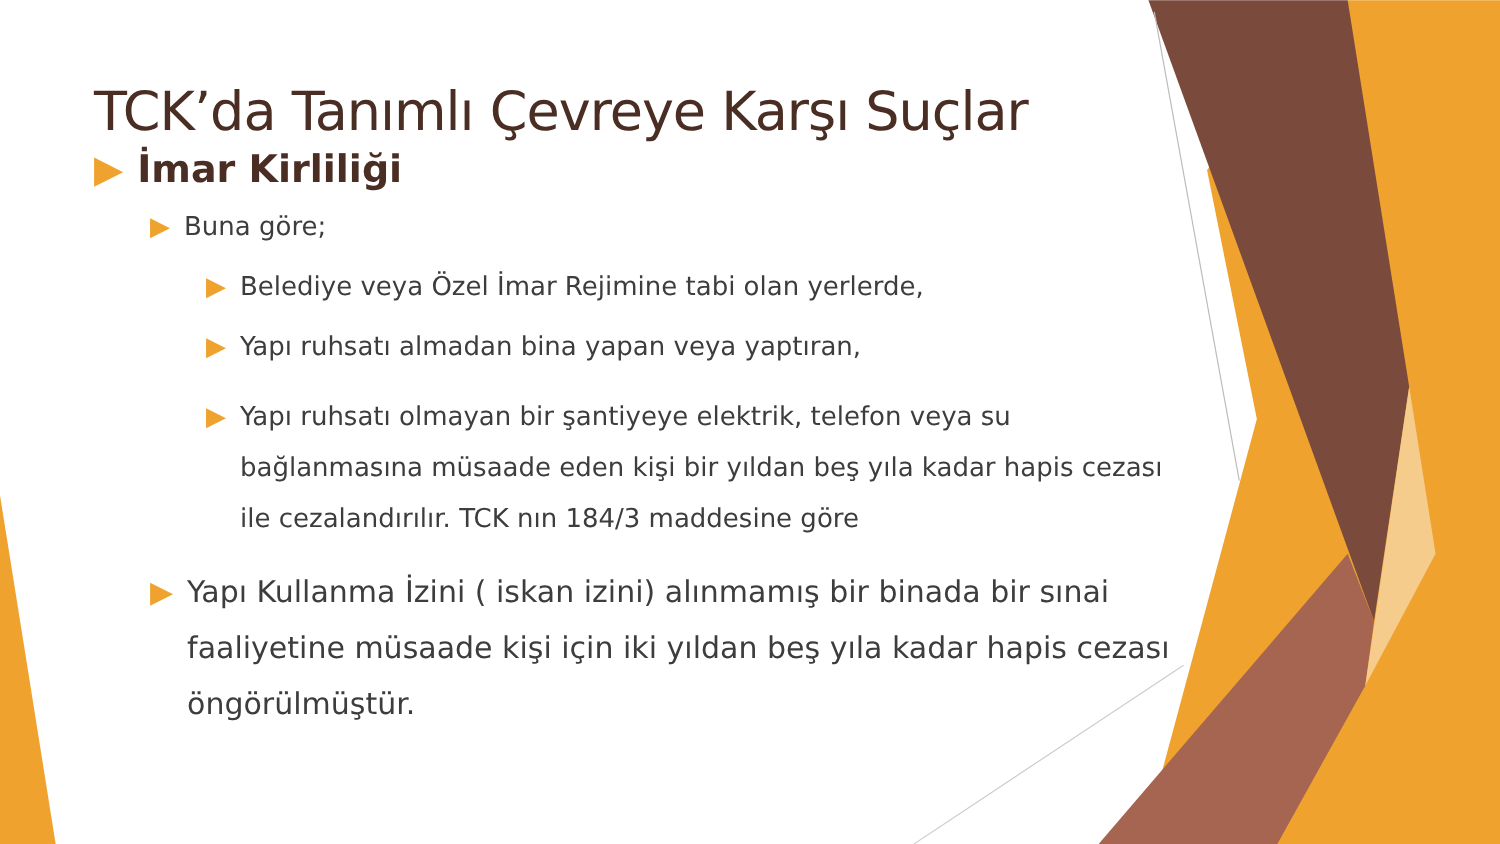TCK’da Tanımlı Çevreye Karşı Suçlar
▶ İmar Kirliliği
▶ Buna göre;
▶ Belediye veya Özel İmar Rejimine tabi olan yerlerde,
▶ Yapı ruhsatı almadan bina yapan veya yaptıran,
▶ Yapı ruhsatı olmayan bir şantiyeye elektrik, telefon veya su bağlanmasına müsaade eden kişi bir yıldan beş yıla kadar hapis cezası ile cezalandırılır. TCK nın 184/3 maddesine göre
▶ Yapı Kullanma İzini ( iskan izini) alınmamış bir binada bir sınai faaliyetine müsaade kişi için iki yıldan beş yıla kadar hapis cezası öngörülmüştür.